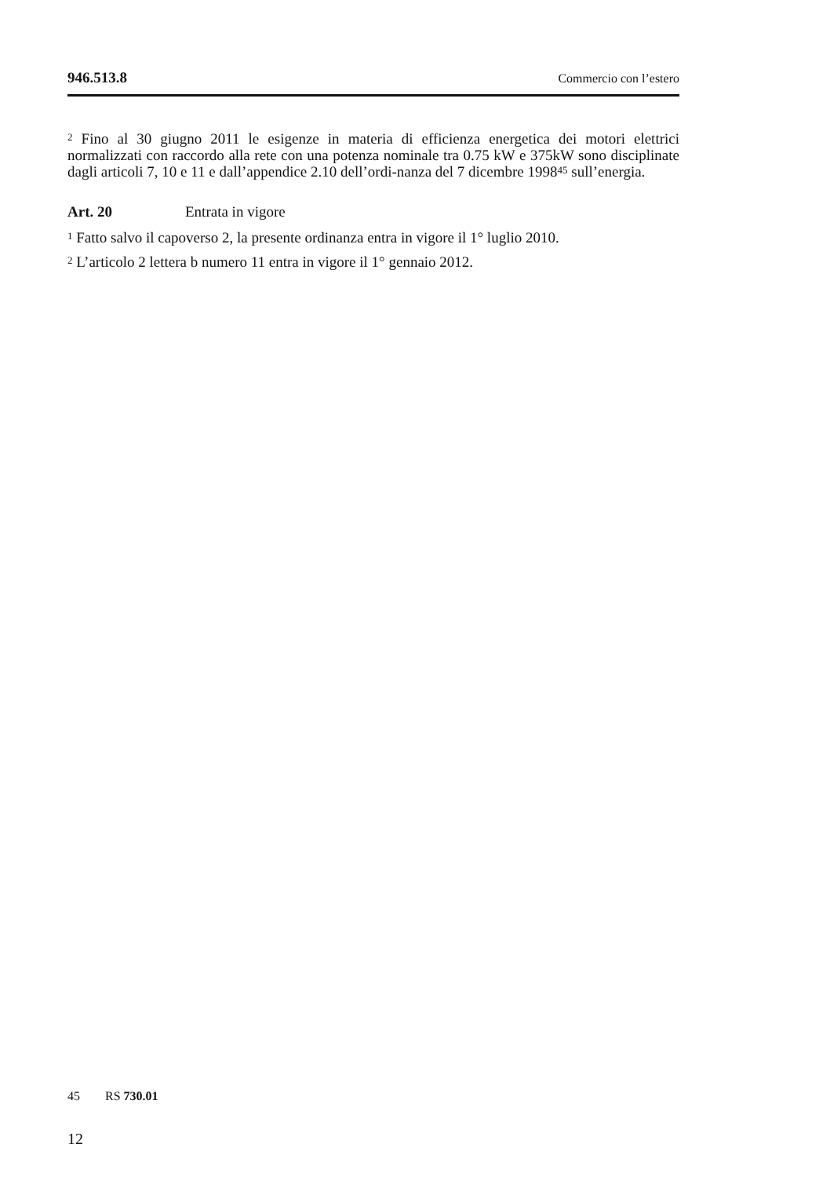946.513.8 Commercio con l’estero
<sup>2</sup> Fino al 30 giugno 2011 le esigenze in materia di efficienza energetica dei motori elettrici normalizzati con raccordo alla rete con una potenza nominale tra 0.75 kW e 375kW sono disciplinate dagli articoli 7, 10 e 11 e dall’appendice 2.10 dell’ordi-nanza del 7 dicembre 1998<sup>45</sup> sull’energia.
Art. 20 Entrata in vigore
<sup>1</sup> Fatto salvo il capoverso 2, la presente ordinanza entra in vigore il 1° luglio 2010.
<sup>2</sup> L’articolo 2 lettera b numero 11 entra in vigore il 1° gennaio 2012.
45 RS 730.01
12